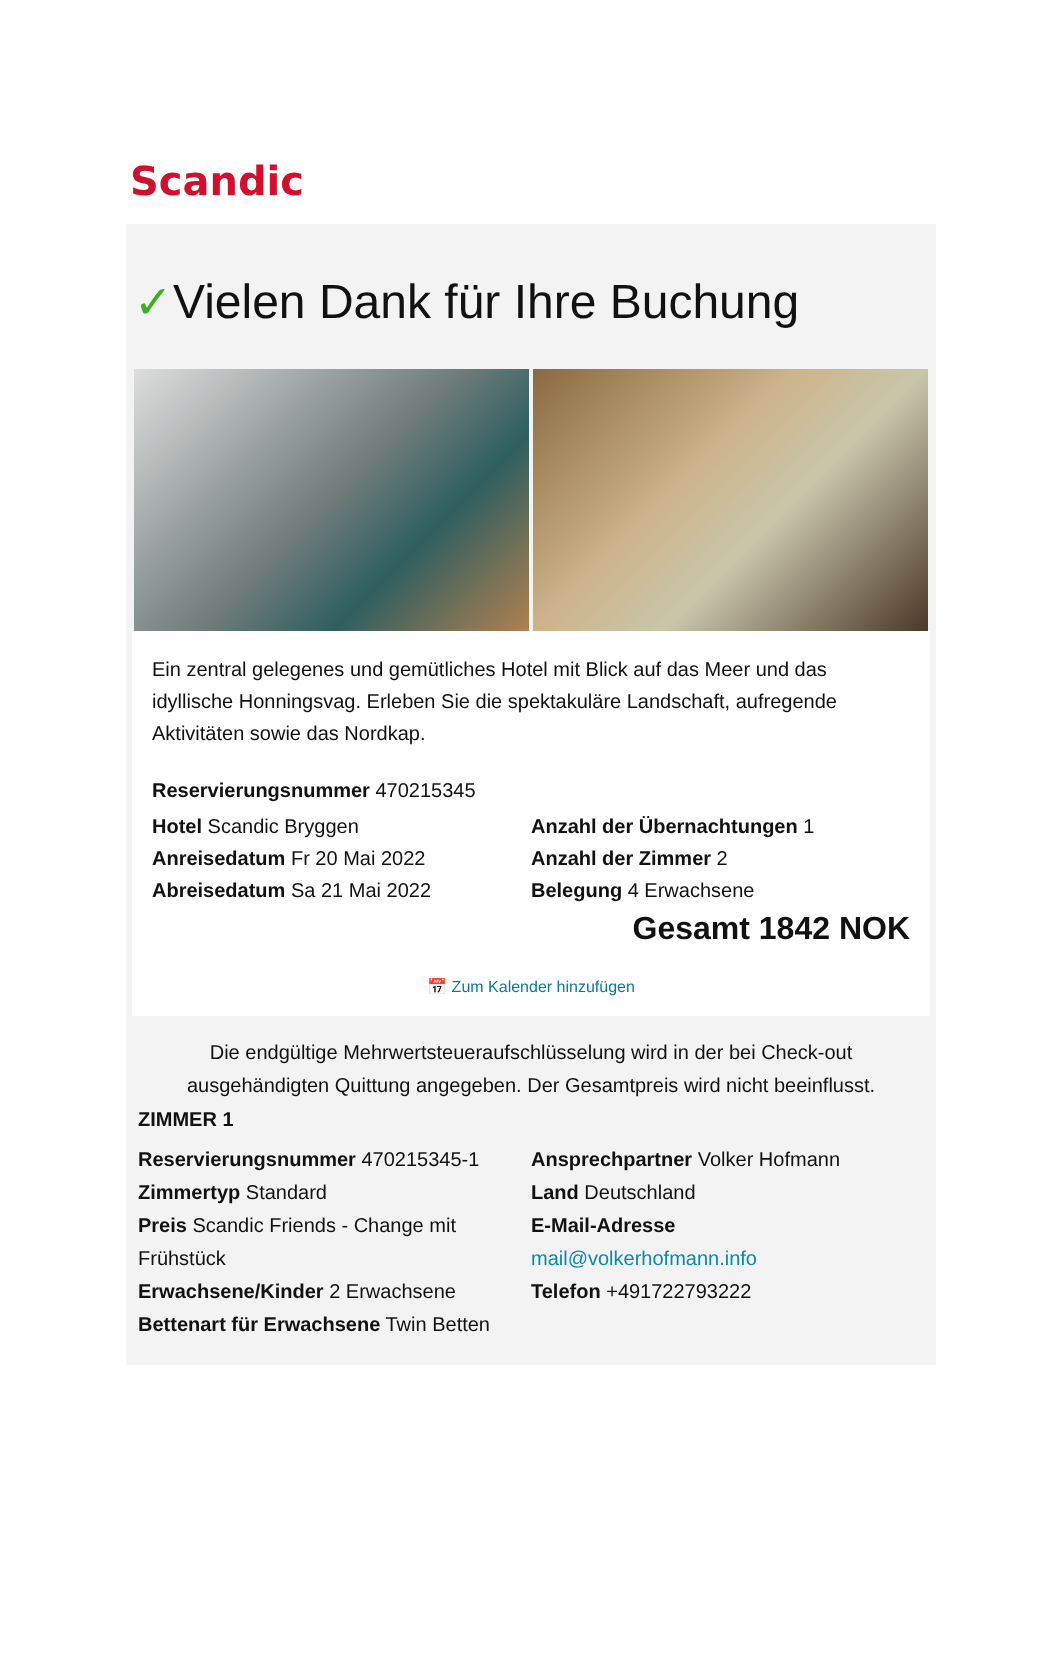Scandic
✓Vielen Dank für Ihre Buchung
Ein zentral gelegenes und gemütliches Hotel mit Blick auf das Meer und das idyllische Honningsvag. Erleben Sie die spektakuläre Landschaft, aufregende Aktivitäten sowie das Nordkap.
Reservierungsnummer 470215345
Hotel Scandic Bryggen
Anreisedatum Fr 20 Mai 2022
Abreisedatum Sa 21 Mai 2022
Anzahl der Übernachtungen 1
Anzahl der Zimmer 2
Belegung 4 Erwachsene
Gesamt 1842 NOK
📅 Zum Kalender hinzufügen
Die endgültige Mehrwertsteueraufschlüsselung wird in der bei Check-out ausgehändigten Quittung angegeben. Der Gesamtpreis wird nicht beeinflusst.
ZIMMER 1
Reservierungsnummer 470215345-1
Zimmertyp Standard
Preis Scandic Friends - Change mit Frühstück
Erwachsene/Kinder 2 Erwachsene
Bettenart für Erwachsene Twin Betten
Ansprechpartner Volker Hofmann
Land Deutschland
E-Mail-Adresse
mail@volkerhofmann.info
Telefon +491722793222